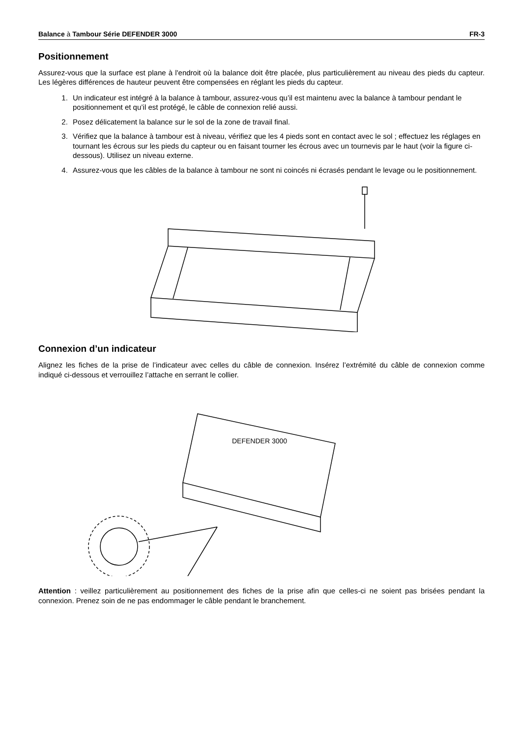Balance à Tambour Série DEFENDER 3000 FR-3
Positionnement
Assurez-vous que la surface est plane à l'endroit où la balance doit être placée, plus particulièrement au niveau des pieds du capteur. Les légères différences de hauteur peuvent être compensées en réglant les pieds du capteur.
1. Un indicateur est intégré à la balance à tambour, assurez-vous qu’il est maintenu avec la balance à tambour pendant le positionnement et qu’il est protégé, le câble de connexion relié aussi.
2. Posez délicatement la balance sur le sol de la zone de travail final.
3. Vérifiez que la balance à tambour est à niveau, vérifiez que les 4 pieds sont en contact avec le sol ; effectuez les réglages en tournant les écrous sur les pieds du capteur ou en faisant tourner les écrous avec un tournevis par le haut (voir la figure ci-dessous). Utilisez un niveau externe.
4. Assurez-vous que les câbles de la balance à tambour ne sont ni coincés ni écrasés pendant le levage ou le positionnement.
Connexion d’un indicateur
Alignez les fiches de la prise de l’indicateur avec celles du câble de connexion. Insérez l’extrémité du câble de connexion comme indiqué ci-dessous et verrouillez l’attache en serrant le collier.
DEFENDER 3000
Attention : veillez particulièrement au positionnement des fiches de la prise afin que celles-ci ne soient pas brisées pendant la connexion. Prenez soin de ne pas endommager le câble pendant le branchement.